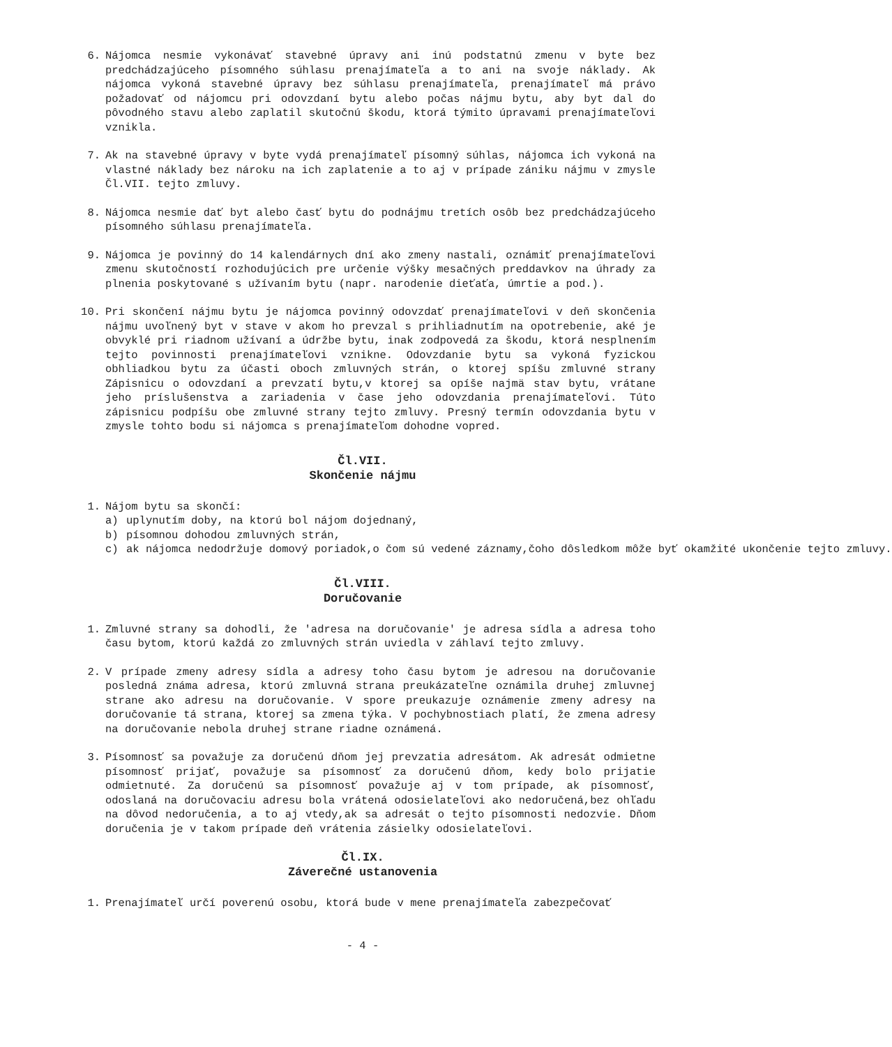6. Nájomca nesmie vykonávať stavebné úpravy ani inú podstatnú zmenu v byte bez predchádzajúceho písomného súhlasu prenajímateľa a to ani na svoje náklady. Ak nájomca vykoná stavebné úpravy bez súhlasu prenajímateľa, prenajímateľ má právo požadovať od nájomcu pri odovzdaní bytu alebo počas nájmu bytu, aby byt dal do pôvodného stavu alebo zaplatil skutočnú škodu, ktorá týmito úpravami prenajímateľovi vznikla.
7. Ak na stavebné úpravy v byte vydá prenajímateľ písomný súhlas, nájomca ich vykoná na vlastné náklady bez nároku na ich zaplatenie a to aj v prípade zániku nájmu v zmysle Čl.VII. tejto zmluvy.
8. Nájomca nesmie dať byt alebo časť bytu do podnájmu tretích osôb bez predchádzajúceho písomného súhlasu prenajímateľa.
9. Nájomca je povinný do 14 kalendárnych dní ako zmeny nastali, oznámiť prenajímateľovi zmenu skutočností rozhodujúcich pre určenie výšky mesačných preddavkov na úhrady za plnenia poskytované s užívaním bytu (napr. narodenie dieťaťa, úmrtie a pod.).
10. Pri skončení nájmu bytu je nájomca povinný odovzdať prenajímateľovi v deň skončenia nájmu uvoľnený byt v stave v akom ho prevzal s prihliadnutím na opotrebenie, aké je obvyklé pri riadnom užívaní a údržbe bytu, inak zodpovedá za škodu, ktorá nesplnením tejto povinnosti prenajímateľovi vznikne. Odovzdanie bytu sa vykoná fyzickou obhliadkou bytu za účasti oboch zmluvných strán, o ktorej spíšu zmluvné strany Zápisnicu o odovzdaní a prevzatí bytu,v ktorej sa opíše najmä stav bytu, vrátane jeho príslušenstva a zariadenia v čase jeho odovzdania prenajímateľovi. Túto zápisnicu podpíšu obe zmluvné strany tejto zmluvy. Presný termín odovzdania bytu v zmysle tohto bodu si nájomca s prenajímateľom dohodne vopred.
Čl.VII.
Skončenie nájmu
1. Nájom bytu sa skončí:
a) uplynutím doby, na ktorú bol nájom dojednaný,
b) písomnou dohodou zmluvných strán,
c) ak nájomca nedodržuje domový poriadok,o čom sú vedené záznamy,čoho dôsledkom môže byť okamžité ukončenie tejto zmluvy.
Čl.VIII.
Doručovanie
1. Zmluvné strany sa dohodli, že 'adresa na doručovanie' je adresa sídla a adresa toho času bytom, ktorú každá zo zmluvných strán uviedla v záhlaví tejto zmluvy.
2. V prípade zmeny adresy sídla a adresy toho času bytom je adresou na doručovanie posledná známa adresa, ktorú zmluvná strana preukázateľne oznámila druhej zmluvnej strane ako adresu na doručovanie. V spore preukazuje oznámenie zmeny adresy na doručovanie tá strana, ktorej sa zmena týka. V pochybnostiach platí, že zmena adresy na doručovanie nebola druhej strane riadne oznámená.
3. Písomnosť sa považuje za doručenú dňom jej prevzatia adresátom. Ak adresát odmietne písomnosť prijať, považuje sa písomnosť za doručenú dňom, kedy bolo prijatie odmietnuté. Za doručenú sa písomnosť považuje aj v tom prípade, ak písomnosť, odoslaná na doručovaciu adresu bola vrátená odosielateľovi ako nedoručená,bez ohľadu na dôvod nedoručenia, a to aj vtedy,ak sa adresát o tejto písomnosti nedozvie. Dňom doručenia je v takom prípade deň vrátenia zásielky odosielateľovi.
Čl.IX.
Záverečné ustanovenia
1. Prenajímateľ určí poverenú osobu, ktorá bude v mene prenajímateľa zabezpečovať
- 4 -